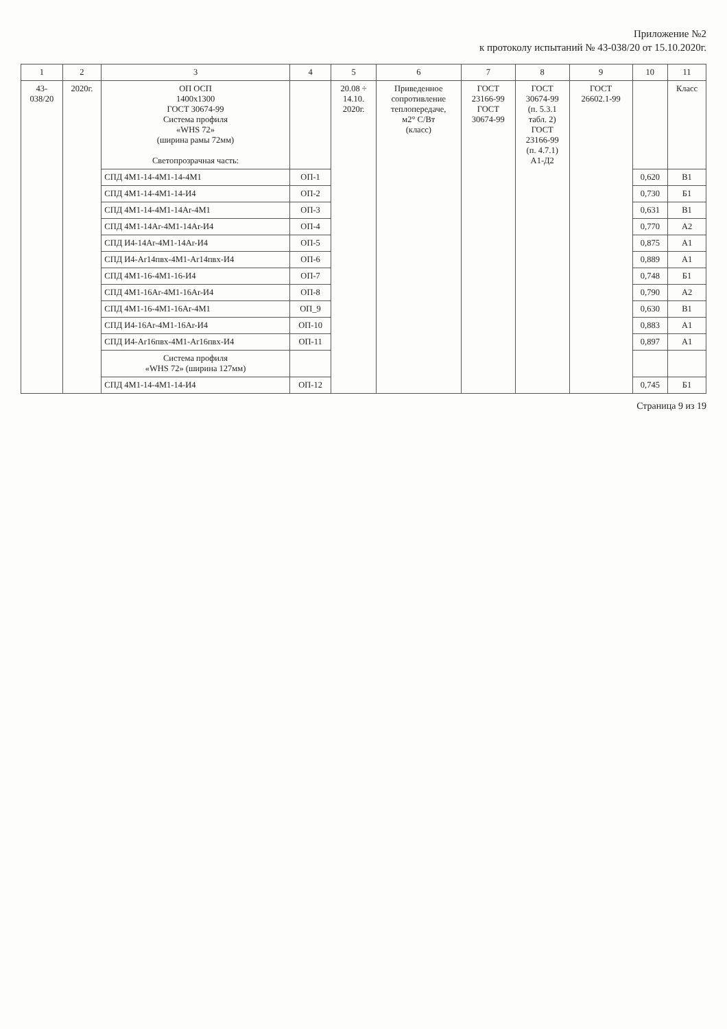Приложение №2
к протоколу испытаний № 43-038/20 от 15.10.2020г.
| 1 | 2 | 3 | 4 | 5 | 6 | 7 | 8 | 9 | 10 | 11 |
| --- | --- | --- | --- | --- | --- | --- | --- | --- | --- | --- |
| 43- 038/20 | 2020г. | ОП ОСП 1400х1300 ГОСТ 30674-99 Система профиля «WHS 72» (ширина рамы 72мм) Светопрозрачная часть: | | 20.08 ÷ 14.10. 2020г. | Приведенное сопротивление теплопередаче, м2° С/Вт (класс) | ГОСТ 23166-99 ГОСТ 30674-99 | ГОСТ 30674-99 (п. 5.3.1 табл. 2) ГОСТ 23166-99 (п. 4.7.1) А1-Д2 | ГОСТ 26602.1-99 | | Класс |
| | | СПД 4М1-14-4М1-14-4М1 | ОП-1 | | | | | | 0,620 | В1 |
| | | СПД 4М1-14-4М1-14-И4 | ОП-2 | | | | | | 0,730 | Б1 |
| | | СПД 4М1-14-4М1-14Ar-4М1 | ОП-3 | | | | | | 0,631 | В1 |
| | | СПД 4М1-14Ar-4М1-14Ar-И4 | ОП-4 | | | | | | 0,770 | А2 |
| | | СПД И4-14Ar-4М1-14Ar-И4 | ОП-5 | | | | | | 0,875 | А1 |
| | | СПД И4-Ar14пвх-4М1-Ar14пвх-И4 | ОП-6 | | | | | | 0,889 | А1 |
| | | СПД 4М1-16-4М1-16-И4 | ОП-7 | | | | | | 0,748 | Б1 |
| | | СПД 4М1-16Ar-4М1-16Ar-И4 | ОП-8 | | | | | | 0,790 | А2 |
| | | СПД 4М1-16-4М1-16Ar-4М1 | ОП_9 | | | | | | 0,630 | В1 |
| | | СПД И4-16Ar-4М1-16Ar-И4 | ОП-10 | | | | | | 0,883 | А1 |
| | | СПД И4-Ar16пвх-4М1-Ar16пвх-И4 | ОП-11 | | | | | | 0,897 | А1 |
| | | Система профиля «WHS 72» (ширина 127мм) | | | | | | | | |
| | | СПД 4М1-14-4М1-14-И4 | ОП-12 | | | | | | 0,745 | Б1 |
Страница 9 из 19